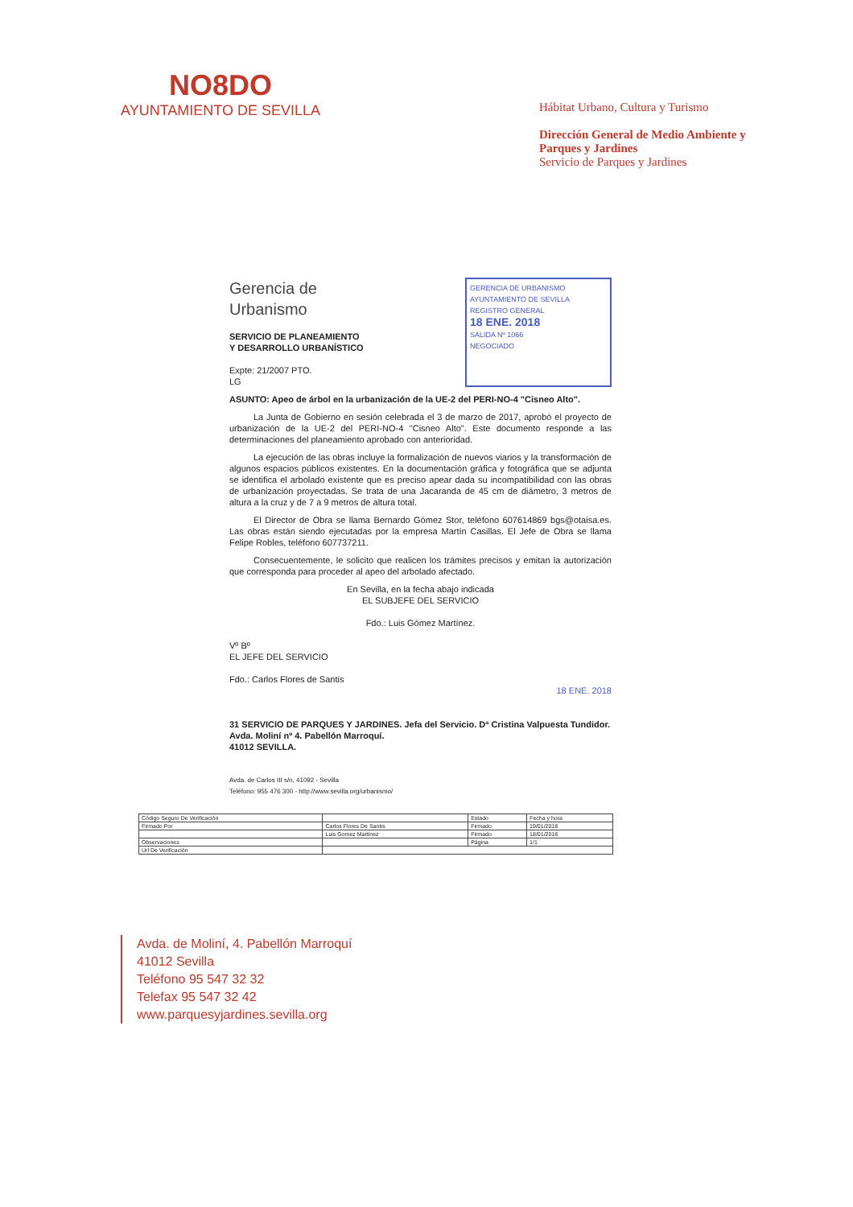NO8DO
AYUNTAMIENTO DE SEVILLA
Hábitat Urbano, Cultura y Turismo
Dirección General de Medio Ambiente y Parques y Jardines
Servicio de Parques y Jardines
Gerencia de
Urbanismo
SERVICIO DE PLANEAMIENTO
Y DESARROLLO URBANÍSTICO
Expte: 21/2007 PTO.
LG
GERENCIA DE URBANISMO
AYUNTAMIENTO DE SEVILLA
REGISTRO GENERAL
18 ENE. 2018
SALIDA Nº 1066
NEGOCIADO
ASUNTO: Apeo de árbol en la urbanización de la UE-2 del PERI-NO-4 "Cisneo Alto".
La Junta de Gobierno en sesión celebrada el 3 de marzo de 2017, aprobó el proyecto de urbanización de la UE-2 del PERI-NO-4 "Cisneo Alto". Este documento responde a las determinaciones del planeamiento aprobado con anterioridad.
La ejecución de las obras incluye la formalización de nuevos viarios y la transformación de algunos espacios públicos existentes. En la documentación gráfica y fotográfica que se adjunta se identifica el arbolado existente que es preciso apear dada su incompatibilidad con las obras de urbanización proyectadas. Se trata de una Jacaranda de 45 cm de diámetro, 3 metros de altura a la cruz y de 7 a 9 metros de altura total.
El Director de Obra se llama Bernardo Gómez Stor, teléfono 607614869 bgs@otaisa.es. Las obras están siendo ejecutadas por la empresa Martín Casillas. El Jefe de Obra se llama Felipe Robles, teléfono 607737211.
Consecuentemente, le solicito que realicen los trámites precisos y emitan la autorización que corresponda para proceder al apeo del arbolado afectado.
En Sevilla, en la fecha abajo indicada
EL SUBJEFE DEL SERVICIO
Fdo.: Luis Gómez Martínez.
Vº Bº
EL JEFE DEL SERVICIO
Fdo.: Carlos Flores de Santis
18 ENE. 2018
31 SERVICIO DE PARQUES Y JARDINES. Jefa del Servicio. Dª Cristina Valpuesta Tundidor.
Avda. Moliní nº 4. Pabellón Marroquí.
41012 SEVILLA.
Avda. de Carlos III s/n, 41092 - Sevilla
Teléfono: 955 476 300 - http://www.sevilla.org/urbanismo/
| Código Seguro De Verificación | | Estado | Fecha y hora |
| Firmado Por | Carlos Flores De Santis | Firmado | 19/01/2018 |
| | Luis Gomez Martinez | Firmado | 18/01/2018 |
| Observaciones | | Página | 1/1 |
| Url De Verificación | | | |
Avda. de Moliní, 4. Pabellón Marroquí
41012 Sevilla
Teléfono 95 547 32 32
Telefax 95 547 32 42
www.parquesyjardines.sevilla.org